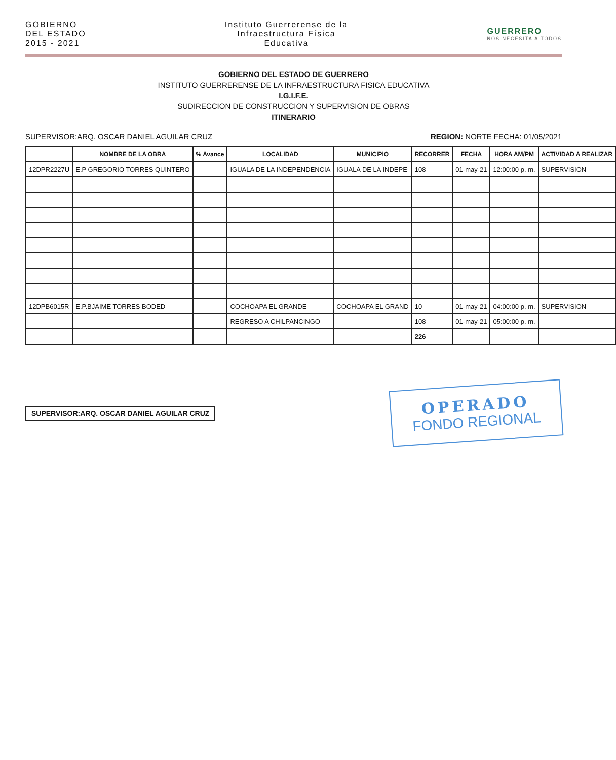GOBIERNO
DEL ESTADO
2015 - 2021
Instituto Guerrerense de la
Infraestructura Física
Educativa
GUERRERO
NOS NECESITA A TODOS
GOBIERNO DEL ESTADO DE GUERRERO
INSTITUTO GUERRERENSE DE LA INFRAESTRUCTURA FISICA EDUCATIVA
I.G.I.F.E.
SUDIRECCION DE CONSTRUCCION Y SUPERVISION DE OBRAS
ITINERARIO
SUPERVISOR:ARQ. OSCAR DANIEL AGUILAR CRUZ REGION: NORTE FECHA: 01/05/2021
| | NOMBRE DE LA OBRA | % Avance | LOCALIDAD | MUNICIPIO | RECORRER | FECHA | HORA AM/PM | ACTIVIDAD A REALIZAR |
| --- | --- | --- | --- | --- | --- | --- | --- | --- |
| 12DPR2227U | E.P GREGORIO TORRES QUINTERO | | IGUALA DE LA INDEPENDENCIA | IGUALA DE LA INDEPE | 108 | 01-may-21 | 12:00:00 p. m. | SUPERVISION |
| 12DPB6015R | E.P.BJAIME TORRES BODED | | COCHOAPA EL GRANDE | COCHOAPA EL GRAND | 10 | 01-may-21 | 04:00:00 p. m. | SUPERVISION |
| | | | REGRESO A CHILPANCINGO | | 108 | 01-may-21 | 05:00:00 p. m. | |
| | | | | | 226 | | | |
SUPERVISOR:ARQ. OSCAR DANIEL AGUILAR CRUZ
OPERADO
FONDO REGIONAL